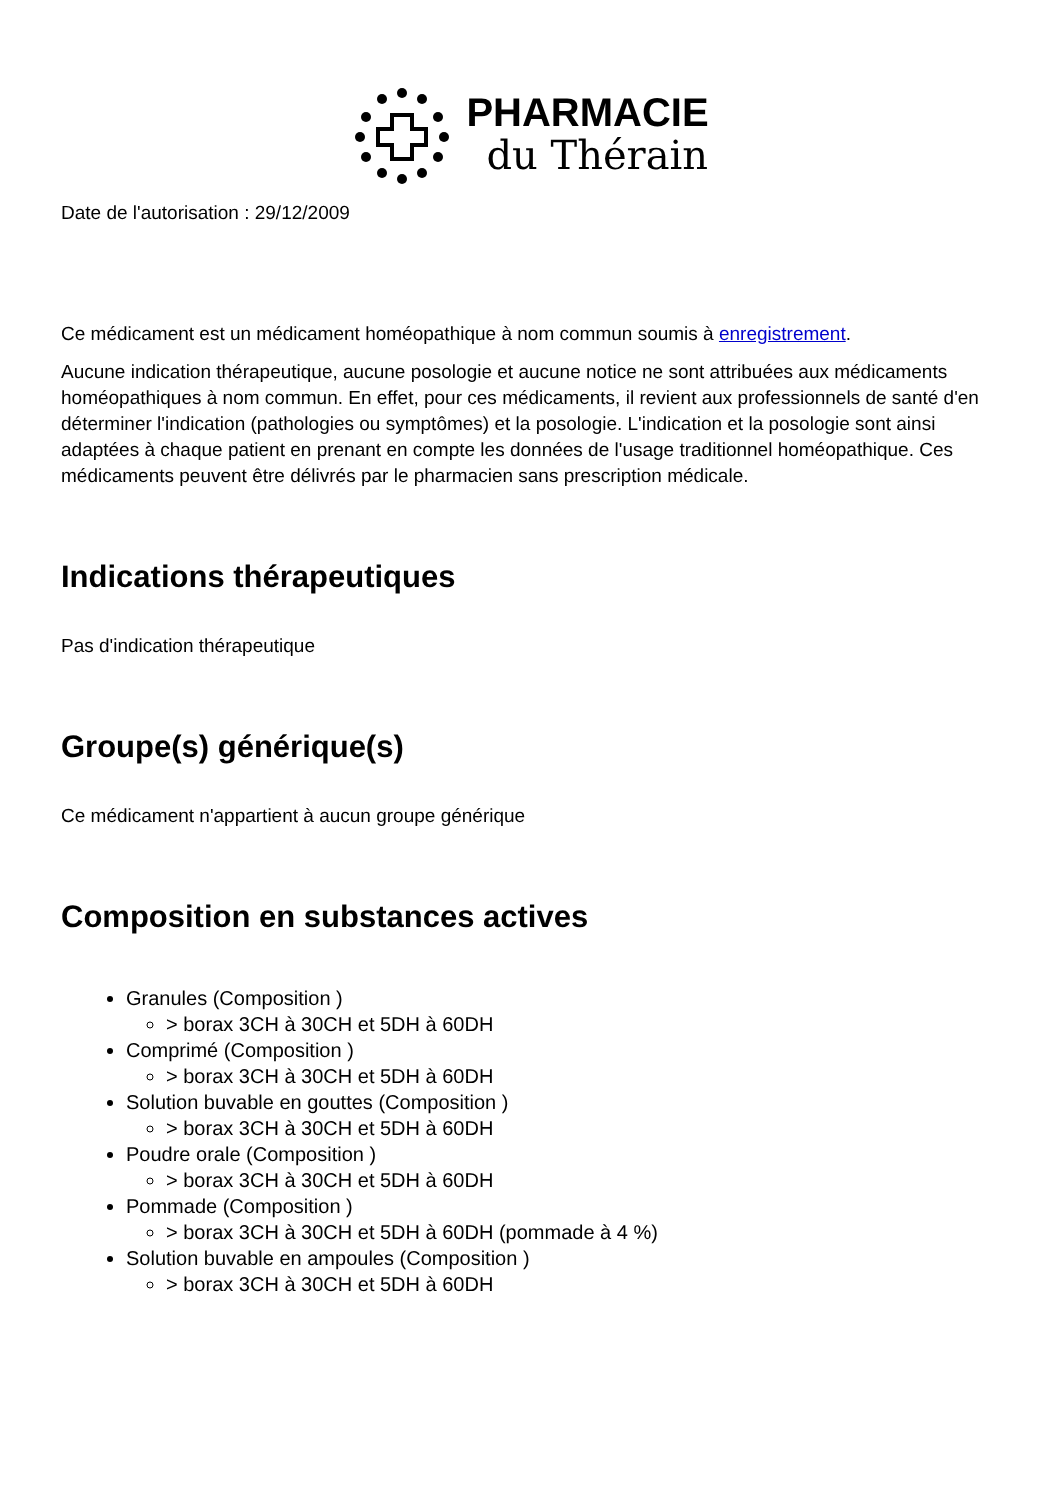PHARMACIE
du Thérain
Date de l'autorisation : 29/12/2009
Ce médicament est un médicament homéopathique à nom commun soumis à enregistrement.
Aucune indication thérapeutique, aucune posologie et aucune notice ne sont attribuées aux médicaments homéopathiques à nom commun. En effet, pour ces médicaments, il revient aux professionnels de santé d'en déterminer l'indication (pathologies ou symptômes) et la posologie. L'indication et la posologie sont ainsi adaptées à chaque patient en prenant en compte les données de l'usage traditionnel homéopathique. Ces médicaments peuvent être délivrés par le pharmacien sans prescription médicale.
Indications thérapeutiques
Pas d'indication thérapeutique
Groupe(s) générique(s)
Ce médicament n'appartient à aucun groupe générique
Composition en substances actives
Granules (Composition )
> borax 3CH à 30CH et 5DH à 60DH
Comprimé (Composition )
> borax 3CH à 30CH et 5DH à 60DH
Solution buvable en gouttes (Composition )
> borax 3CH à 30CH et 5DH à 60DH
Poudre orale (Composition )
> borax 3CH à 30CH et 5DH à 60DH
Pommade (Composition )
> borax 3CH à 30CH et 5DH à 60DH (pommade à 4 %)
Solution buvable en ampoules (Composition )
> borax 3CH à 30CH et 5DH à 60DH